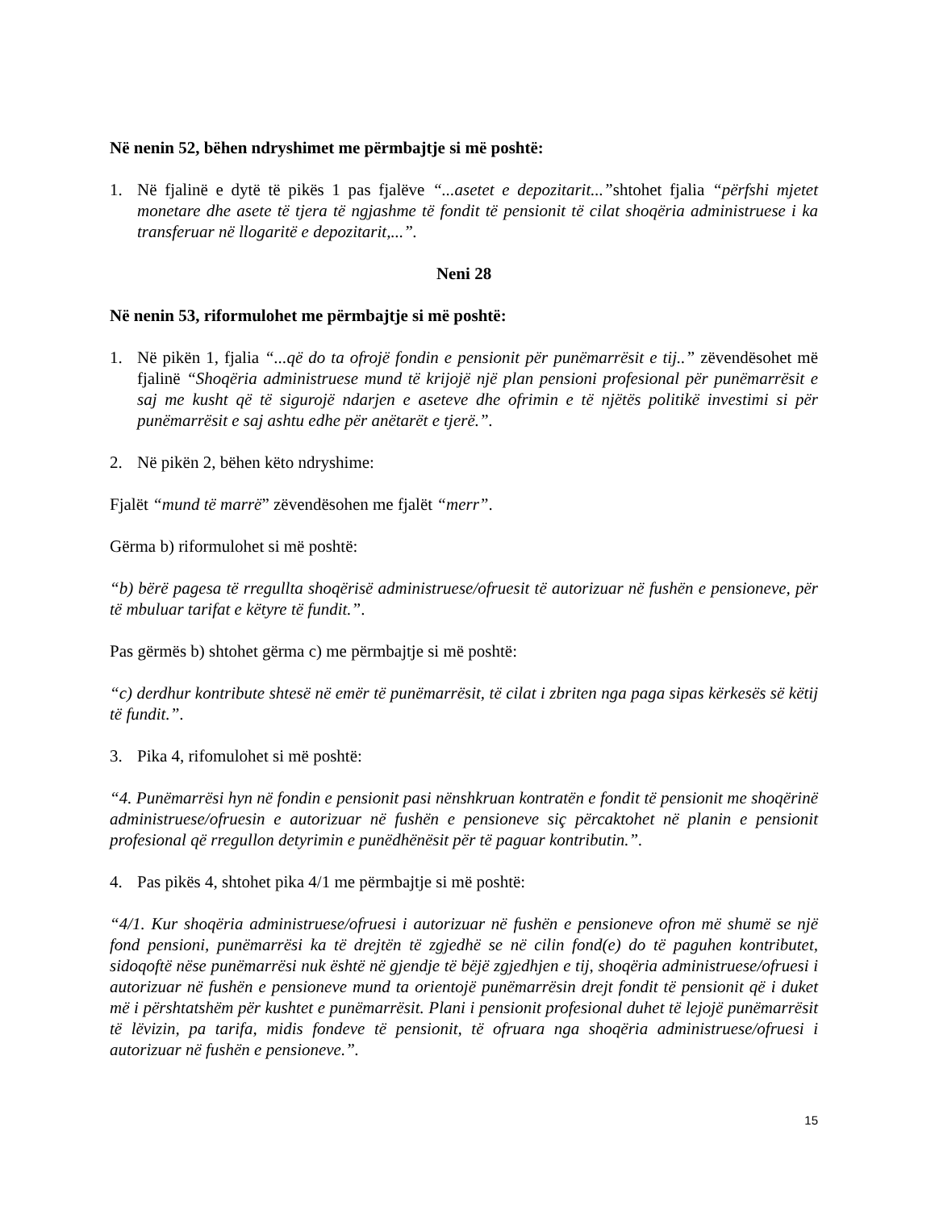Në nenin 52, bëhen ndryshimet me përmbajtje si më poshtë:
1. Në fjalinë e dytë të pikës 1 pas fjalëve “...asetet e depozitarit...”shtohet fjalia “përfshi mjetet monetare dhe asete të tjera të ngjashme të fondit të pensionit të cilat shoqëria administruese i ka transferuar në llogaritë e depozitarit,...”.
Neni 28
Në nenin 53, riformulohet me përmbajtje si më poshtë:
1. Në pikën 1, fjalia “...që do ta ofrojë fondin e pensionit për punëmarrësit e tij..” zëvendësohet më fjalinë “Shoqëria administruese mund të krijojë një plan pensioni profesional për punëmarrësit e saj me kusht që të sigurojë ndarjen e aseteve dhe ofrimin e të njëtës politikë investimi si për punëmarrësit e saj ashtu edhe për anëtarët e tjerë.”.
2. Në pikën 2, bëhen këto ndryshime:
Fjalët “mund të marrë” zëvendësohen me fjalët “merr”.
Gërma b) riformulohet si më poshtë:
“b) bërë pagesa të rregullta shoqërisë administruese/ofruesit të autorizuar në fushën e pensioneve, për të mbuluar tarifat e këtyre të fundit.”.
Pas gërmës b) shtohet gërma c) me përmbajtje si më poshtë:
“c) derdhur kontribute shtesë në emër të punëmarrësit, të cilat i zbriten nga paga sipas kërkesës së këtij të fundit.”.
3. Pika 4, rifomulohet si më poshtë:
“4. Punëmarrësi hyn në fondin e pensionit pasi nënshkruan kontratën e fondit të pensionit me shoqërinë administruese/ofruesin e autorizuar në fushën e pensioneve siç përcaktohet në planin e pensionit profesional që rregullon detyrimin e punëdhënësit për të paguar kontributin.”.
4. Pas pikës 4, shtohet pika 4/1 me përmbajtje si më poshtë:
“4/1. Kur shoqëria administruese/ofruesi i autorizuar në fushën e pensioneve ofron më shumë se një fond pensioni, punëmarrësi ka të drejtën të zgjedhë se në cilin fond(e) do të paguhen kontributet, sidoqoftë nëse punëmarrësi nuk është në gjendje të bëjë zgjedhjen e tij, shoqëria administruese/ofruesi i autorizuar në fushën e pensioneve mund ta orientojë punëmarrësin drejt fondit të pensionit që i duket më i përshtatshëm për kushtet e punëmarrësit. Plani i pensionit profesional duhet të lejojë punëmarrësit të lëvizin, pa tarifa, midis fondeve të pensionit, të ofruara nga shoqëria administruese/ofruesi i autorizuar në fushën e pensioneve.”.
15